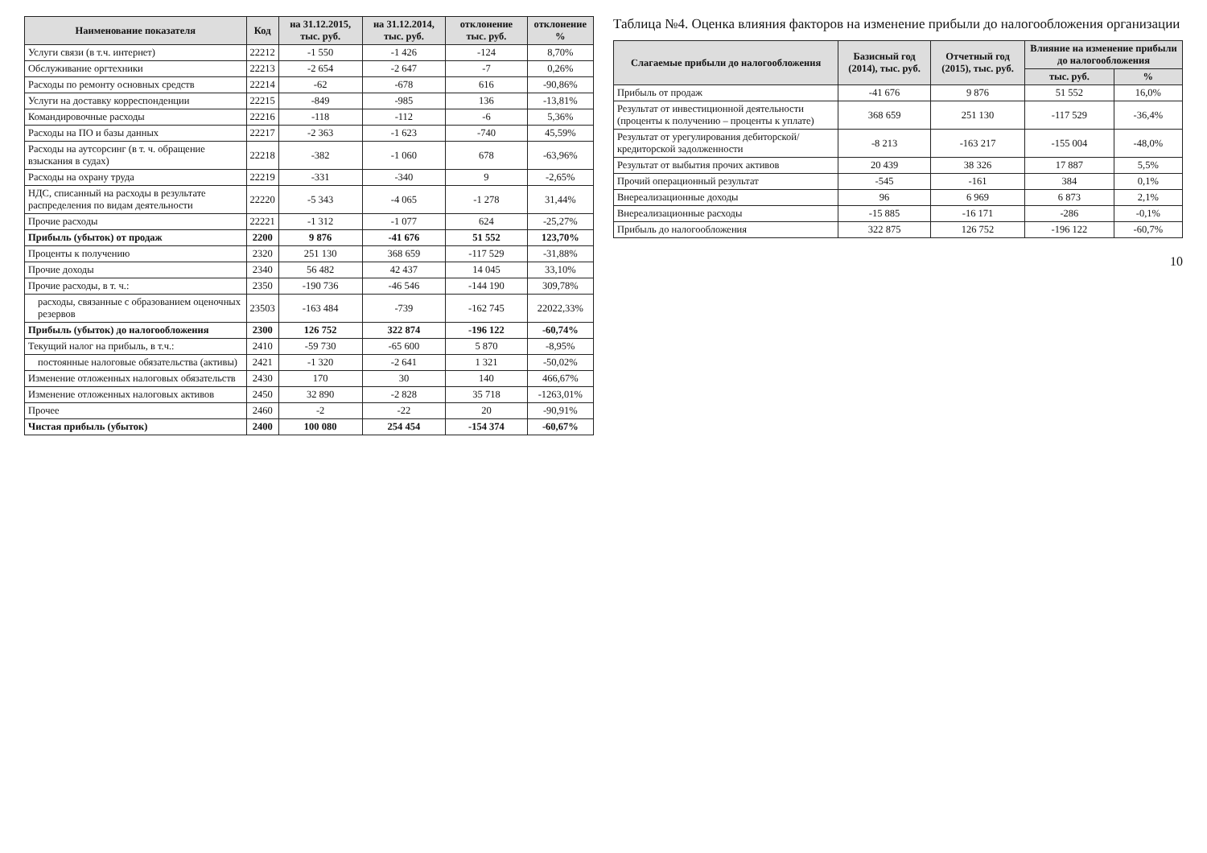| Наименование показателя | Код | на 31.12.2015, тыс. руб. | на 31.12.2014, тыс. руб. | отклонение тыс. руб. | отклонение % |
| --- | --- | --- | --- | --- | --- |
| Услуги связи (в т.ч. интернет) | 22212 | -1 550 | -1 426 | -124 | 8,70% |
| Обслуживание оргтехники | 22213 | -2 654 | -2 647 | -7 | 0,26% |
| Расходы по ремонту основных средств | 22214 | -62 | -678 | 616 | -90,86% |
| Услуги на доставку корреспонденции | 22215 | -849 | -985 | 136 | -13,81% |
| Командировочные расходы | 22216 | -118 | -112 | -6 | 5,36% |
| Расходы на ПО и базы данных | 22217 | -2 363 | -1 623 | -740 | 45,59% |
| Расходы на аутсорсинг (в т. ч. обращение взыскания в судах) | 22218 | -382 | -1 060 | 678 | -63,96% |
| Расходы на охрану труда | 22219 | -331 | -340 | 9 | -2,65% |
| НДС, списанный на расходы в результате распределения по видам деятельности | 22220 | -5 343 | -4 065 | -1 278 | 31,44% |
| Прочие расходы | 22221 | -1 312 | -1 077 | 624 | -25,27% |
| Прибыль (убыток) от продаж | 2200 | 9 876 | -41 676 | 51 552 | 123,70% |
| Проценты к получению | 2320 | 251 130 | 368 659 | -117 529 | -31,88% |
| Прочие доходы | 2340 | 56 482 | 42 437 | 14 045 | 33,10% |
| Прочие расходы, в т. ч.: | 2350 | -190 736 | -46 546 | -144 190 | 309,78% |
| расходы, связанные с образованием оценочных резервов | 23503 | -163 484 | -739 | -162 745 | 22022,33% |
| Прибыль (убыток) до налогообложения | 2300 | 126 752 | 322 874 | -196 122 | -60,74% |
| Текущий налог на прибыль, в т.ч.: | 2410 | -59 730 | -65 600 | 5 870 | -8,95% |
| постоянные налоговые обязательства (активы) | 2421 | -1 320 | -2 641 | 1 321 | -50,02% |
| Изменение отложенных налоговых обязательств | 2430 | 170 | 30 | 140 | 466,67% |
| Изменение отложенных налоговых активов | 2450 | 32 890 | -2 828 | 35 718 | -1263,01% |
| Прочее | 2460 | -2 | -22 | 20 | -90,91% |
| Чистая прибыль (убыток) | 2400 | 100 080 | 254 454 | -154 374 | -60,67% |
Таблица №4. Оценка влияния факторов на изменение прибыли до налогообложения организации
| Слагаемые прибыли до налогообложения | Базисный год (2014), тыс. руб. | Отчетный год (2015), тыс. руб. | Влияние на изменение прибыли до налогообложения | |
| --- | --- | --- | --- | --- |
| | | | тыс. руб. | % |
| Прибыль от продаж | -41 676 | 9 876 | 51 552 | 16,0% |
| Результат от инвестиционной деятельности (проценты к получению – проценты к уплате) | 368 659 | 251 130 | -117 529 | -36,4% |
| Результат от урегулирования дебиторской/кредиторской задолженности | -8 213 | -163 217 | -155 004 | -48,0% |
| Результат от выбытия прочих активов | 20 439 | 38 326 | 17 887 | 5,5% |
| Прочий операционный результат | -545 | -161 | 384 | 0,1% |
| Внереализационные доходы | 96 | 6 969 | 6 873 | 2,1% |
| Внереализационные расходы | -15 885 | -16 171 | -286 | -0,1% |
| Прибыль до налогообложения | 322 875 | 126 752 | -196 122 | -60,7% |
10